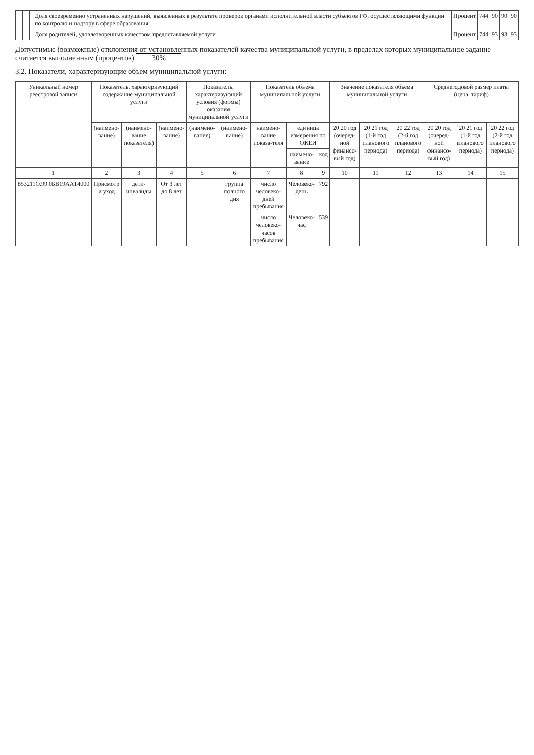| | | | | | Доля своевременно устраненных нарушений, выявленных в результате проверок органами исполнительной власти субъектов РФ, осуществляющими функции по контролю и надзору в сфере образования | Процент | 744 | 90 | 90 | 90 |
| | | | | | Доля родителей, удовлетворенных качеством предоставляемой услуги | Процент | 744 | 93 | 93 | 93 |
Допустимые (возможные) отклонения от установленных показателей качества муниципальной услуги, в пределах которых муниципальное задание считается выполненным (процентов) 30%
3.2. Показатели, характеризующие объем муниципальной услуги:
| Уникальный номер реестровой записи | Показатель, характеризующий содержание муниципальной услуги | | | Показатель, характеризующий условия (формы) оказания муниципальной услуги | | Показатель объема муниципальной услуги | | | Значение показателя объема муниципальной услуги | | | Среднегодовой размер платы (цена, тариф) | | |
| --- | --- | --- | --- | --- | --- | --- | --- | --- | --- | --- | --- | --- | --- | --- |
| | (наимено-вание) | (наимено-вание показателя) | (наимено-вание) | (наимено-вание) | (наимено-вание) | наимено-вание показа-теля | единица измерения по ОКЕИ | | 20 20 год (очеред-ной финансо-вый год) | 20 21 год (1-й год планового периода) | 20 22 год (2-й год планового периода) | 20 20 год (очеред-ной финансо-вый год) | 20 21 год (1-й год планового периода) | 20 22 год (2-й год планового периода) |
| | | | | | | | наимено-вание | код | | | | | | |
| 1 | 2 | 3 | 4 | 5 | 6 | 7 | 8 | 9 | 10 | 11 | 12 | 13 | 14 | 15 |
| 853211О.99.0БВ19АА14000 | Присмотр и уход | дети-инвалиды | От 3 лет до 8 лет | | группа полного дня | число человеко-дней пребывания | Человеко-день | 792 | | | | | | |
| | | | | | | число человеко-часов пребывания | Человеко-час | 539 | | | | | | |